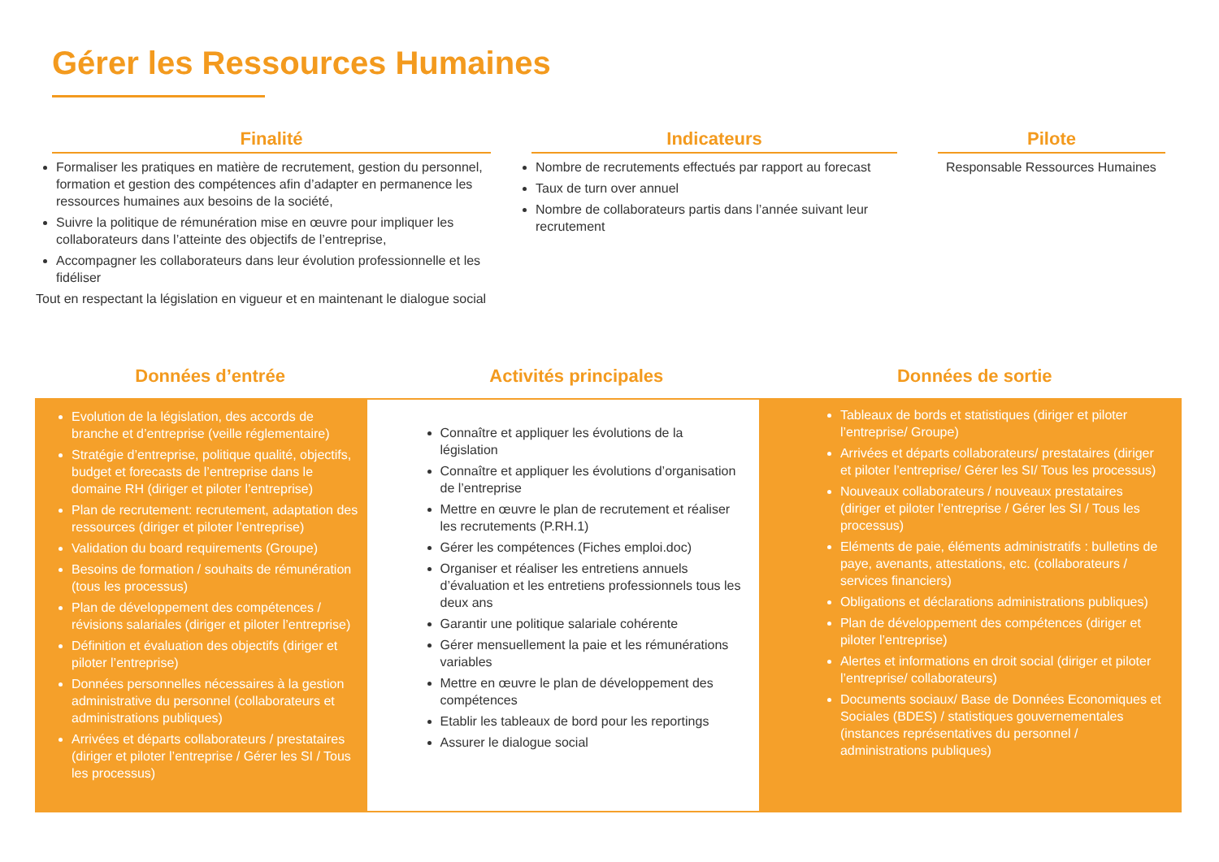Gérer les Ressources Humaines
Finalité
Formaliser les pratiques en matière de recrutement, gestion du personnel, formation et gestion des compétences afin d’adapter en permanence les ressources humaines aux besoins de la société,
Suivre la politique de rémunération mise en œuvre pour impliquer les collaborateurs dans l’atteinte des objectifs de l’entreprise,
Accompagner les collaborateurs dans leur évolution professionnelle et les fidéliser
Tout en respectant la législation en vigueur et en maintenant le dialogue social
Indicateurs
Nombre de recrutements effectués par rapport au forecast
Taux de turn over annuel
Nombre de collaborateurs partis dans l’année suivant leur recrutement
Pilote
Responsable Ressources Humaines
Données d’entrée Activités principales Données de sortie
Evolution de la législation, des accords de branche et d’entreprise (veille réglementaire)
Stratégie d’entreprise, politique qualité, objectifs, budget et forecasts de l’entreprise dans le domaine RH (diriger et piloter l’entreprise)
Plan de recrutement: recrutement, adaptation des ressources (diriger et piloter l’entreprise)
Validation du board requirements (Groupe)
Besoins de formation / souhaits de rémunération (tous les processus)
Plan de développement des compétences / révisions salariales (diriger et piloter l’entreprise)
Définition et évaluation des objectifs (diriger et piloter l’entreprise)
Données personnelles nécessaires à la gestion administrative du personnel (collaborateurs et administrations publiques)
Arrivées et départs collaborateurs / prestataires (diriger et piloter l’entreprise / Gérer les SI / Tous les processus)
Connaître et appliquer les évolutions de la législation
Connaître et appliquer les évolutions d’organisation de l’entreprise
Mettre en œuvre le plan de recrutement et réaliser les recrutements (P.RH.1)
Gérer les compétences (Fiches emploi.doc)
Organiser et réaliser les entretiens annuels d’évaluation et les entretiens professionnels tous les deux ans
Garantir une politique salariale cohérente
Gérer mensuellement la paie et les rémunérations variables
Mettre en œuvre le plan de développement des compétences
Etablir les tableaux de bord pour les reportings
Assurer le dialogue social
Tableaux de bords et statistiques (diriger et piloter l’entreprise/ Groupe)
Arrivées et départs collaborateurs/ prestataires (diriger et piloter l’entreprise/ Gérer les SI/ Tous les processus)
Nouveaux collaborateurs / nouveaux prestataires (diriger et piloter l’entreprise / Gérer les SI / Tous les processus)
Eléments de paie, éléments administratifs : bulletins de paye, avenants, attestations, etc. (collaborateurs / services financiers)
Obligations et déclarations administrations publiques)
Plan de développement des compétences (diriger et piloter l’entreprise)
Alertes et informations en droit social (diriger et piloter l’entreprise/ collaborateurs)
Documents sociaux/ Base de Données Economiques et Sociales (BDES) / statistiques gouvernementales (instances représentatives du personnel / administrations publiques)